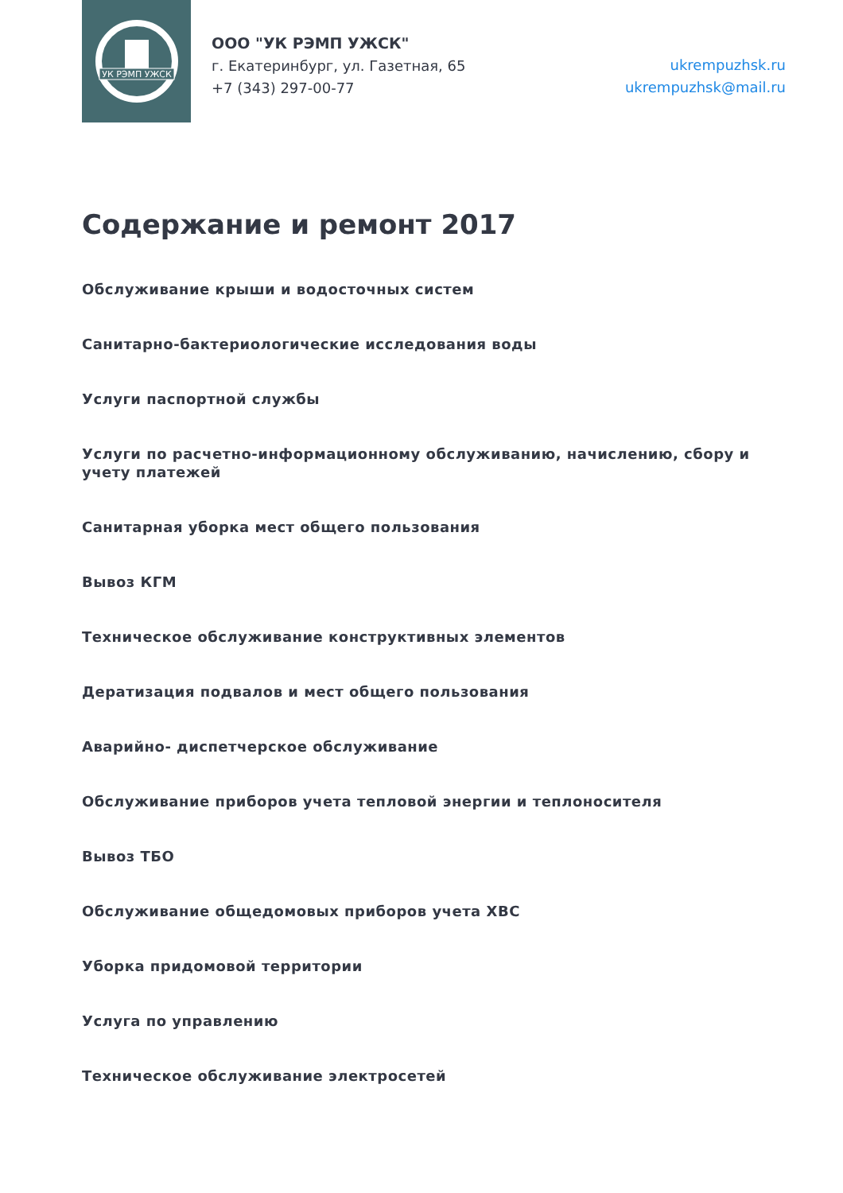УК РЭМП УЖСК
ООО "УК РЭМП УЖСК"
г. Екатеринбург, ул. Газетная, 65
+7 (343) 297-00-77
ukrempuzhsk.ru
ukrempuzhsk@mail.ru
Содержание и ремонт 2017
Обслуживание крыши и водосточных систем
Санитарно-бактериологические исследования воды
Услуги паспортной службы
Услуги по расчетно-информационному обслуживанию, начислению, сбору и учету платежей
Санитарная уборка мест общего пользования
Вывоз КГМ
Техническое обслуживание конструктивных элементов
Дератизация подвалов и мест общего пользования
Аварийно- диспетчерское обслуживание
Обслуживание приборов учета тепловой энергии и теплоносителя
Вывоз ТБО
Обслуживание общедомовых приборов учета ХВС
Уборка придомовой территории
Услуга по управлению
Техническое обслуживание электросетей